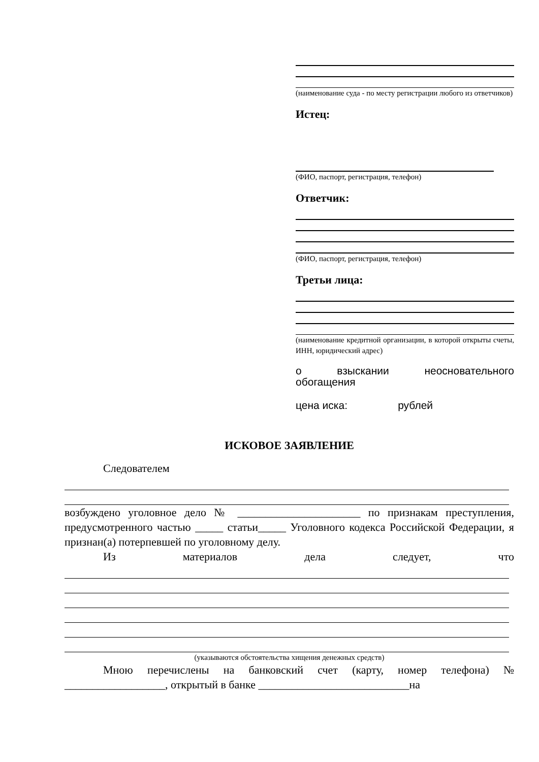(наименование суда - по месту регистрации любого из ответчиков)
Истец:
(ФИО, паспорт, регистрация, телефон)
Ответчик:
(ФИО, паспорт, регистрация, телефон)
Третьи лица:
(наименование кредитной организации, в которой открыты счеты, ИНН, юридический адрес)
о взыскании неосновательного
обогащения
цена иска: рублей
ИСКОВОЕ ЗАЯВЛЕНИЕ
Следователем
возбуждено уголовное дело № ______________________ по признакам преступления, предусмотренного частью _____ статьи_____ Уголовного кодекса Российской Федерации, я признан(а) потерпевшей по уголовному делу.
Из материалов дела следует, что
(указываются обстоятельства хищения денежных средств)
Мною перечислены на банковский счет (карту, номер телефона) № __________________, открытый в банке ___________________________на